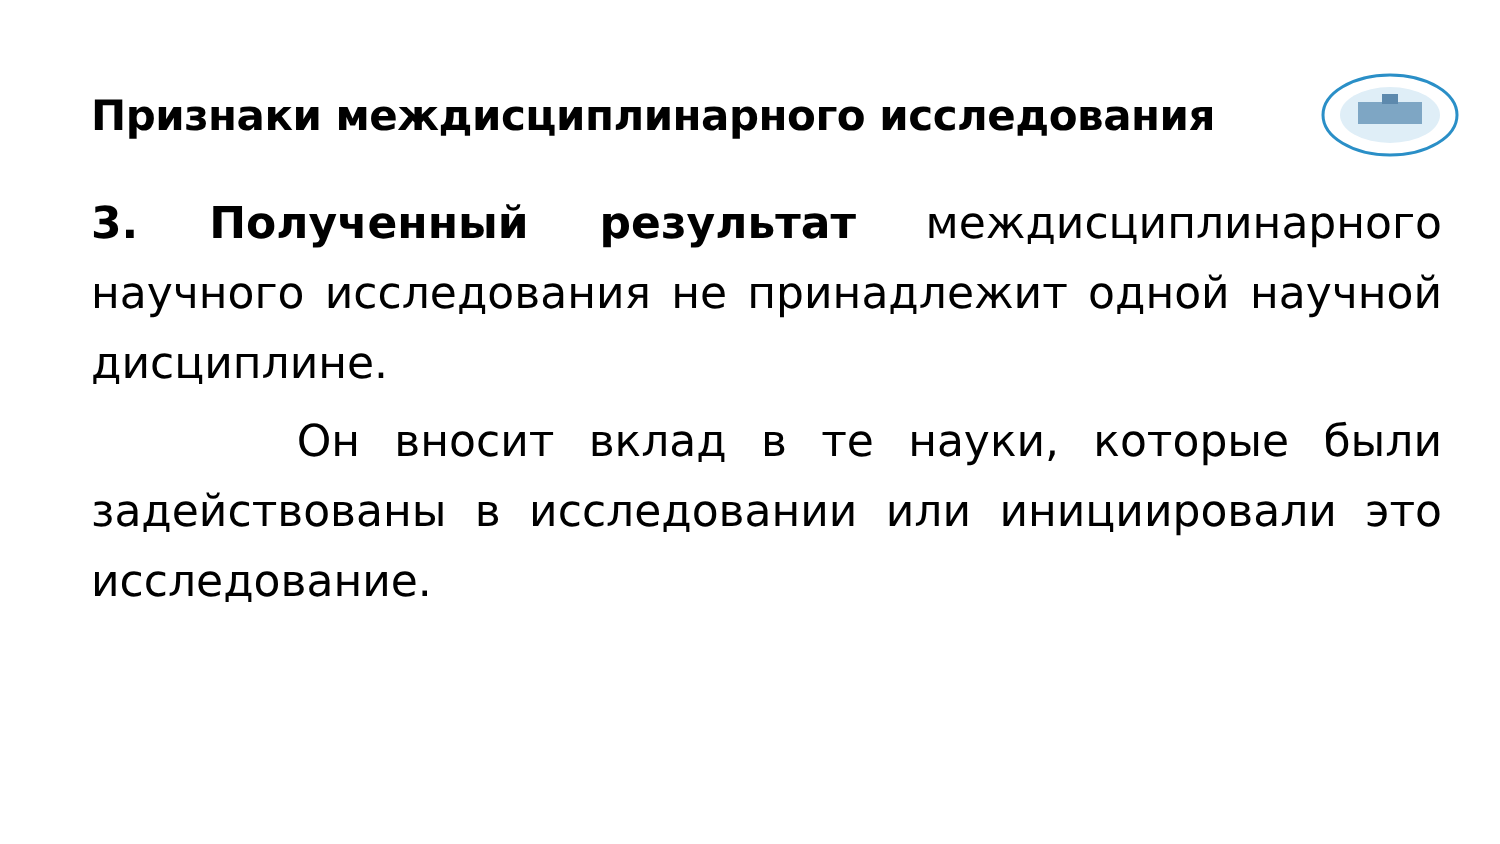Признаки междисциплинарного исследования
3. Полученный результат междисциплинарного научного исследования не принадлежит одной научной дисциплине.
Он вносит вклад в те науки, которые были задействованы в исследовании или инициировали это исследование.